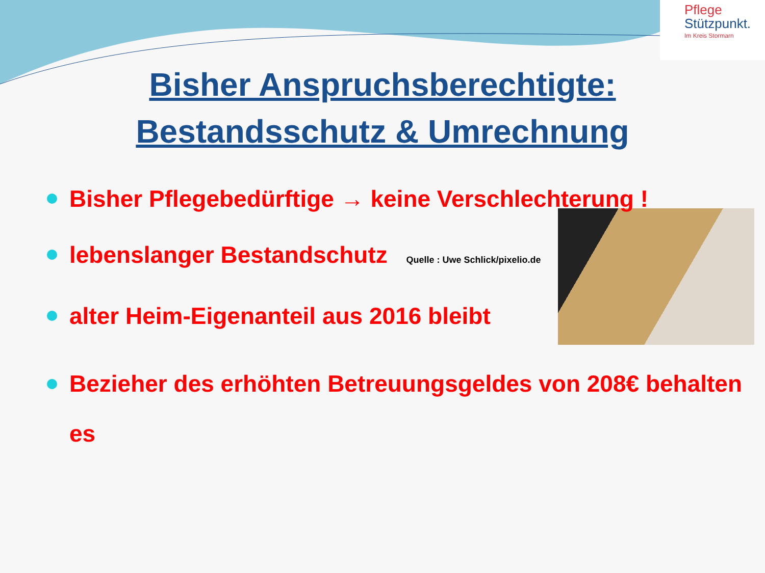Pflege
Stützpunkt.
Im Kreis Stormarn
Bisher Anspruchsberechtigte:
Bestandsschutz & Umrechnung
Bisher Pflegebedürftige → keine Verschlechterung !
lebenslanger Bestandschutz Quelle : Uwe Schlick/pixelio.de
alter Heim-Eigenanteil aus 2016 bleibt
Bezieher des erhöhten Betreuungsgeldes von 208€ behalten es